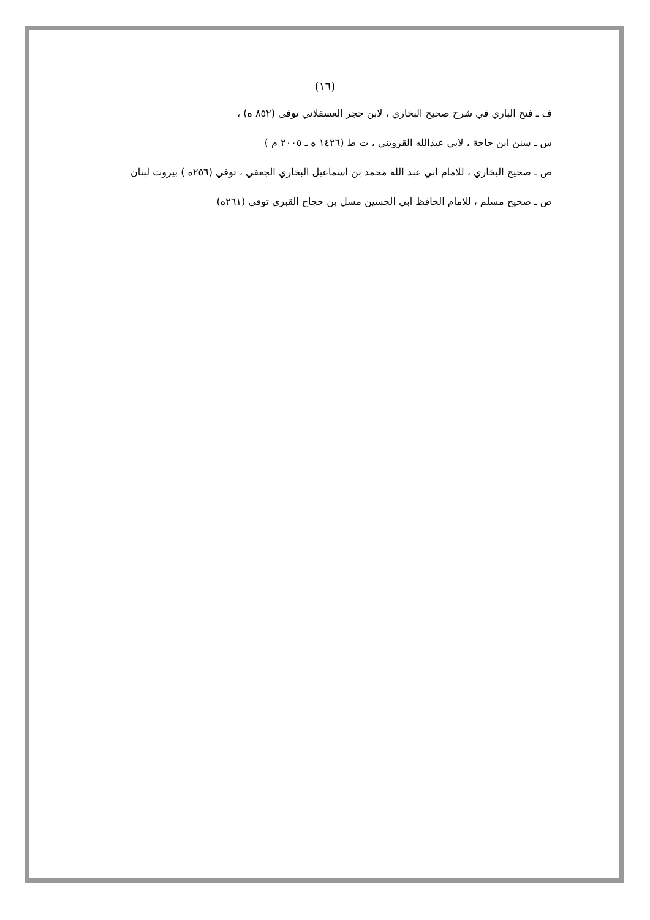(١٦)
ف ـ فتح الباري في شرح صحيح البخاري ، لابن حجر العسقلاني توفى (٨٥٢ ه) ،
س ـ سنن ابن حاجة ، لابي عبدالله القرويني ، ت ط (١٤٢٦ ه ـ ٢٠٠٥ م )
ص ـ صحيح البخاري ، للامام ابي عبد الله محمد بن اسماعيل البخاري الجعفي ، توفي (٢٥٦ه ) بيروت لبنان
ص ـ صحيح مسلم ، للامام الحافظ ابي الحسين مسل بن حجاج القبري توفى (٢٦١ه)